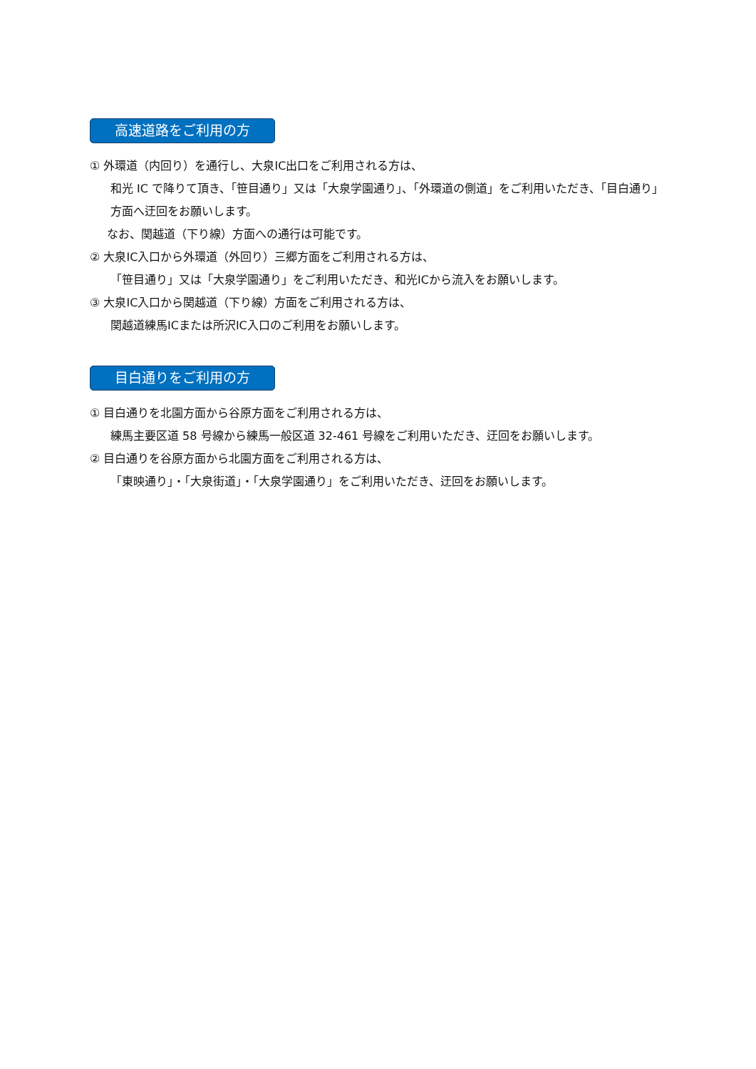高速道路をご利用の方
① 外環道（内回り）を通行し、大泉IC出口をご利用される方は、
和光 IC で降りて頂き、「笹目通り」又は「大泉学園通り」、「外環道の側道」をご利用いただき、「目白通り」方面へ迂回をお願いします。
なお、関越道（下り線）方面への通行は可能です。
② 大泉IC入口から外環道（外回り）三郷方面をご利用される方は、
「笹目通り」又は「大泉学園通り」をご利用いただき、和光ICから流入をお願いします。
③ 大泉IC入口から関越道（下り線）方面をご利用される方は、
関越道練馬ICまたは所沢IC入口のご利用をお願いします。
目白通りをご利用の方
① 目白通りを北園方面から谷原方面をご利用される方は、
練馬主要区道 58 号線から練馬一般区道 32-461 号線をご利用いただき、迂回をお願いします。
② 目白通りを谷原方面から北園方面をご利用される方は、
「東映通り」・「大泉街道」・「大泉学園通り」をご利用いただき、迂回をお願いします。